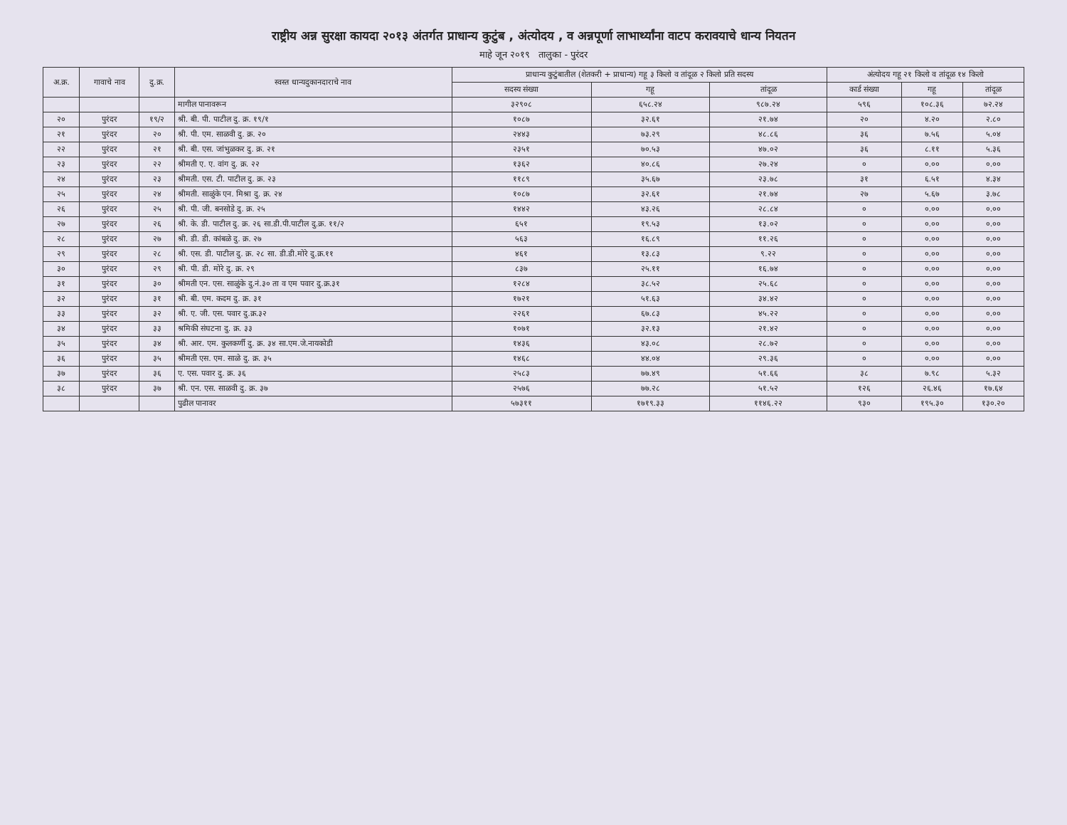राष्ट्रीय अन्न सुरक्षा कायदा २०१३ अंतर्गत प्राधान्य कुटुंब , अंत्योदय , व अन्नपूर्णा लाभार्थ्यांना वाटप करावयाचे धान्य नियतन
माहे जून २०१९ तालुका - पुरंदर
| अ.क्र. | गावाचे नाव | दु.क्र. | स्वस्त धान्यदुकानदाराचे नाव | प्राधान्य कुटुंबातील (शेतकरी + प्राधान्य) गहू ३ किलो व तांदूळ २ किलो प्रति सदस्य | | | अंत्योदय गहू २१ किलो व तांदूळ १४ किलो | | |
| --- | --- | --- | --- | --- | --- | --- | --- | --- | --- |
| | | | | सदस्य संख्या | गहू | तांदूळ | कार्ड संख्या | गहू | तांदूळ |
| | | | मागील पानावरून | ३२९०८ | ६५८.२४ | ९८७.२४ | ५९६ | १०८.३६ | ७२.२४ |
| २० | पुरंदर | १९/२ | श्री. बी. पी. पाटील दु. क्र. १९/१ | १०८७ | ३२.६१ | २१.७४ | २० | ४.२० | २.८० |
| २१ | पुरंदर | २० | श्री. पी. एम. साळवी दु. क्र. २० | २४४३ | ७३.२९ | ४८.८६ | ३६ | ७.५६ | ५.०४ |
| २२ | पुरंदर | २१ | श्री. बी. एस. जांभुळकर दु. क्र. २१ | २३५१ | ७०.५३ | ४७.०२ | ३६ | ८.११ | ५.३६ |
| २३ | पुरंदर | २२ | श्रीमती ए. ए. वांग दु. क्र. २२ | १३६२ | ४०.८६ | २७.२४ | ० | ०.०० | ०.०० |
| २४ | पुरंदर | २३ | श्रीमती. एस. टी. पाटील दु. क्र. २३ | ११८९ | ३५.६७ | २३.७८ | ३१ | ६.५१ | ४.३४ |
| २५ | पुरंदर | २४ | श्रीमती. साळुंके एन. मिश्रा दु. क्र. २४ | १०८७ | ३२.६१ | २१.७४ | २७ | ५.६७ | ३.७८ |
| २६ | पुरंदर | २५ | श्री. पी. जी. बनसोडे दु. क्र. २५ | १४४२ | ४३.२६ | २८.८४ | ० | ०.०० | ०.०० |
| २७ | पुरंदर | २६ | श्री. के. डी. पाटील दु. क्र. २६ सा.डी.पी.पाटील दु.क्र. ११/२ | ६५१ | १९.५३ | १३.०२ | ० | ०.०० | ०.०० |
| २८ | पुरंदर | २७ | श्री. डी. डी. कांबळे दु. क्र. २७ | ५६३ | १६.८९ | ११.२६ | ० | ०.०० | ०.०० |
| २९ | पुरंदर | २८ | श्री. एस. डी. पाटील दु. क्र. २८ सा. डी.डी.मोरे दु.क्र.११ | ४६१ | १३.८३ | ९.२२ | ० | ०.०० | ०.०० |
| ३० | पुरंदर | २९ | श्री. पी. डी. मोरे दु. क्र. २९ | ८३७ | २५.११ | १६.७४ | ० | ०.०० | ०.०० |
| ३१ | पुरंदर | ३० | श्रीमती एन. एस. साळुंके दु.नं.३० ता व एम पवार दु.क्र.३१ | १२८४ | ३८.५२ | २५.६८ | ० | ०.०० | ०.०० |
| ३२ | पुरंदर | ३१ | श्री. बी. एम. कदम दु. क्र. ३१ | १७२१ | ५१.६३ | ३४.४२ | ० | ०.०० | ०.०० |
| ३३ | पुरंदर | ३२ | श्री. ए. जी. एस. पवार दु.क्र.३२ | २२६१ | ६७.८३ | ४५.२२ | ० | ०.०० | ०.०० |
| ३४ | पुरंदर | ३३ | श्रमिकी संघटना दु. क्र. ३३ | १०७१ | ३२.१३ | २१.४२ | ० | ०.०० | ०.०० |
| ३५ | पुरंदर | ३४ | श्री. आर. एम. कुलकर्णी दु. क्र. ३४ सा.एम.जे.नायकोडी | १४३६ | ४३.०८ | २८.७२ | ० | ०.०० | ०.०० |
| ३६ | पुरंदर | ३५ | श्रीमती एस. एम. साळे दु. क्र. ३५ | १४६८ | ४४.०४ | २९.३६ | ० | ०.०० | ०.०० |
| ३७ | पुरंदर | ३६ | ए. एस. पवार दु. क्र. ३६ | २५८३ | ७७.४९ | ५१.६६ | ३८ | ७.९८ | ५.३२ |
| ३८ | पुरंदर | ३७ | श्री. एन. एस. साळवी दु. क्र. ३७ | २५७६ | ७७.२८ | ५१.५२ | १२६ | २६.४६ | १७.६४ |
| | | | पुढील पानावर | ५७३११ | १७१९.३३ | ११४६.२२ | ९३० | १९५.३० | १३०.२० |